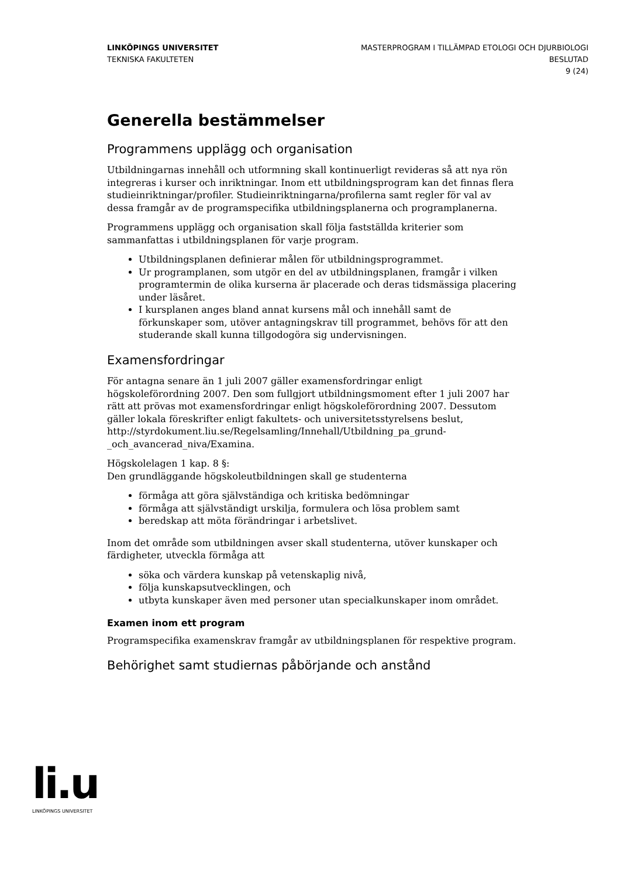LINKÖPINGS UNIVERSITET
TEKNISKA FAKULTETEN
MASTERPROGRAM I TILLÄMPAD ETOLOGI OCH DJURBIOLOGI
BESLUTAD
9 (24)
Generella bestämmelser
Programmens upplägg och organisation
Utbildningarnas innehåll och utformning skall kontinuerligt revideras så att nya rön integreras i kurser och inriktningar. Inom ett utbildningsprogram kan det finnas flera studieinriktningar/profiler. Studieinriktningarna/profilerna samt regler för val av dessa framgår av de programspecifika utbildningsplanerna och programplanerna.
Programmens upplägg och organisation skall följa fastställda kriterier som sammanfattas i utbildningsplanen för varje program.
Utbildningsplanen definierar målen för utbildningsprogrammet.
Ur programplanen, som utgör en del av utbildningsplanen, framgår i vilken programtermin de olika kurserna är placerade och deras tidsmässiga placering under läsåret.
I kursplanen anges bland annat kursens mål och innehåll samt de förkunskaper som, utöver antagningskrav till programmet, behövs för att den studerande skall kunna tillgodogöra sig undervisningen.
Examensfordringar
För antagna senare än 1 juli 2007 gäller examensfordringar enligt högskoleförordning 2007. Den som fullgjort utbildningsmoment efter 1 juli 2007 har rätt att prövas mot examensfordringar enligt högskoleförordning 2007. Dessutom gäller lokala föreskrifter enligt fakultets- och universitetsstyrelsens beslut, http://styrdokument.liu.se/Regelsamling/Innehall/Utbildning_pa_grund-_och_avancerad_niva/Examina.
Högskolelagen 1 kap. 8 §:
Den grundläggande högskoleutbildningen skall ge studenterna
förmåga att göra självständiga och kritiska bedömningar
förmåga att självständigt urskilja, formulera och lösa problem samt
beredskap att möta förändringar i arbetslivet.
Inom det område som utbildningen avser skall studenterna, utöver kunskaper och färdigheter, utveckla förmåga att
söka och värdera kunskap på vetenskaplig nivå,
följa kunskapsutvecklingen, och
utbyta kunskaper även med personer utan specialkunskaper inom området.
Examen inom ett program
Programspecifika examenskrav framgår av utbildningsplanen för respektive program.
Behörighet samt studiernas påbörjande och anstånd
li.u
LINKÖPINGS UNIVERSITET